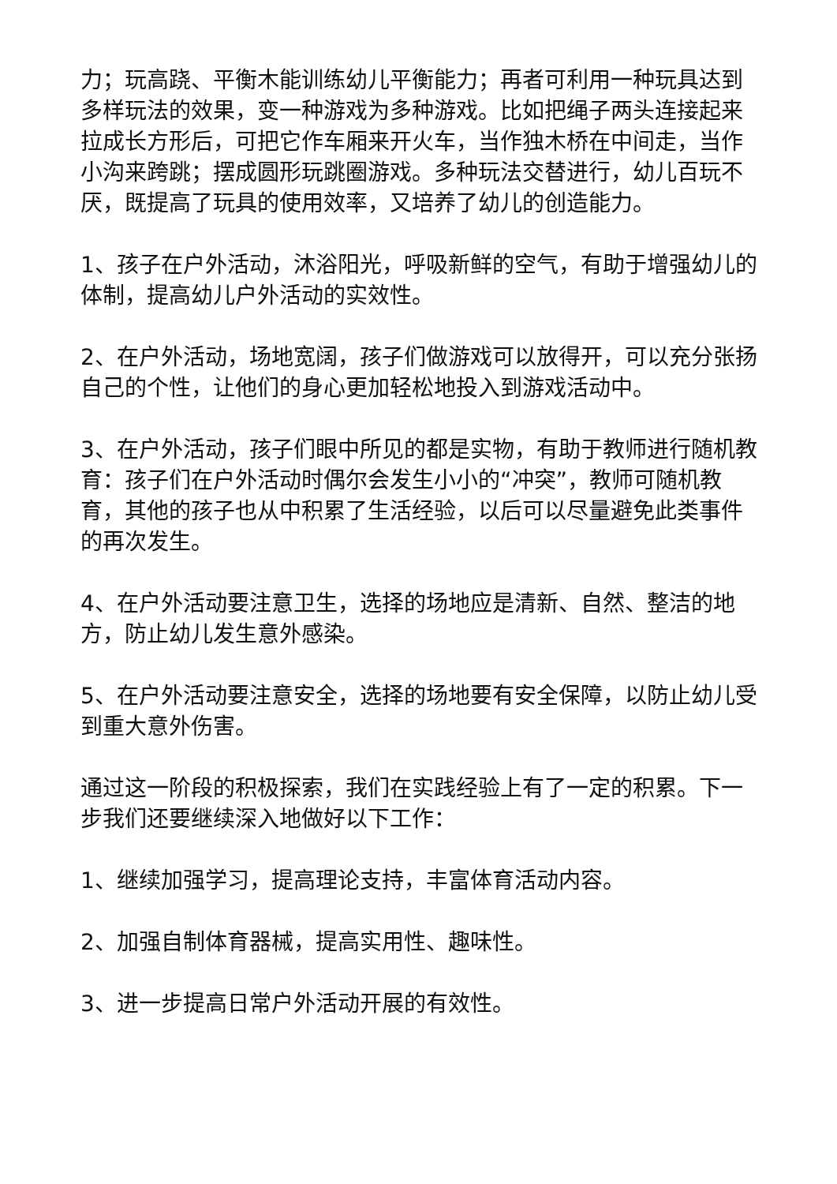力；玩高跷、平衡木能训练幼儿平衡能力；再者可利用一种玩具达到多样玩法的效果，变一种游戏为多种游戏。比如把绳子两头连接起来拉成长方形后，可把它作车厢来开火车，当作独木桥在中间走，当作小沟来跨跳；摆成圆形玩跳圈游戏。多种玩法交替进行，幼儿百玩不厌，既提高了玩具的使用效率，又培养了幼儿的创造能力。
1、孩子在户外活动，沐浴阳光，呼吸新鲜的空气，有助于增强幼儿的体制，提高幼儿户外活动的实效性。
2、在户外活动，场地宽阔，孩子们做游戏可以放得开，可以充分张扬自己的个性，让他们的身心更加轻松地投入到游戏活动中。
3、在户外活动，孩子们眼中所见的都是实物，有助于教师进行随机教育：孩子们在户外活动时偶尔会发生小小的“冲突”，教师可随机教育，其他的孩子也从中积累了生活经验，以后可以尽量避免此类事件的再次发生。
4、在户外活动要注意卫生，选择的场地应是清新、自然、整洁的地方，防止幼儿发生意外感染。
5、在户外活动要注意安全，选择的场地要有安全保障，以防止幼儿受到重大意外伤害。
通过这一阶段的积极探索，我们在实践经验上有了一定的积累。下一步我们还要继续深入地做好以下工作：
1、继续加强学习，提高理论支持，丰富体育活动内容。
2、加强自制体育器械，提高实用性、趣味性。
3、进一步提高日常户外活动开展的有效性。